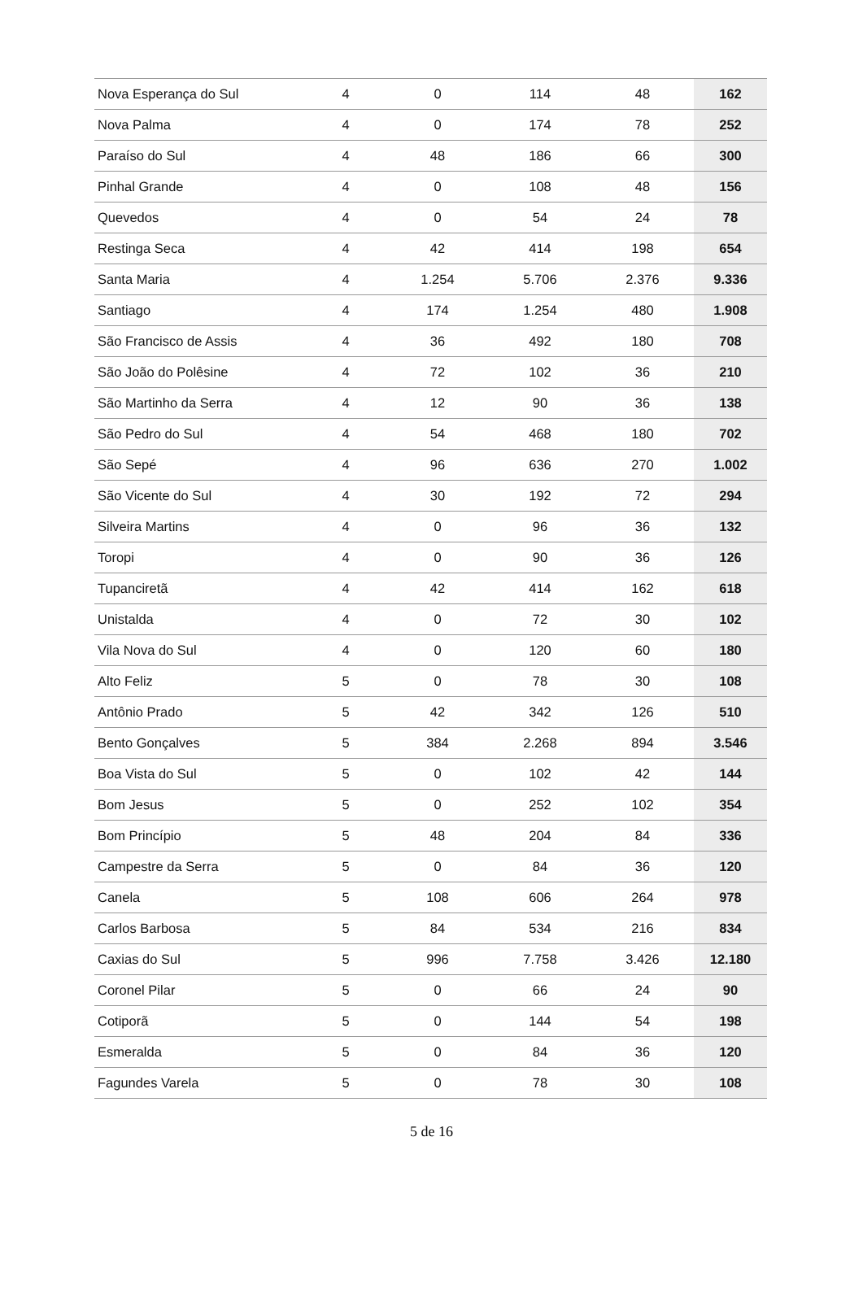| Nova Esperança do Sul | 4 | 0 | 114 | 48 | 162 |
| Nova Palma | 4 | 0 | 174 | 78 | 252 |
| Paraíso do Sul | 4 | 48 | 186 | 66 | 300 |
| Pinhal Grande | 4 | 0 | 108 | 48 | 156 |
| Quevedos | 4 | 0 | 54 | 24 | 78 |
| Restinga Seca | 4 | 42 | 414 | 198 | 654 |
| Santa Maria | 4 | 1.254 | 5.706 | 2.376 | 9.336 |
| Santiago | 4 | 174 | 1.254 | 480 | 1.908 |
| São Francisco de Assis | 4 | 36 | 492 | 180 | 708 |
| São João do Polêsine | 4 | 72 | 102 | 36 | 210 |
| São Martinho da Serra | 4 | 12 | 90 | 36 | 138 |
| São Pedro do Sul | 4 | 54 | 468 | 180 | 702 |
| São Sepé | 4 | 96 | 636 | 270 | 1.002 |
| São Vicente do Sul | 4 | 30 | 192 | 72 | 294 |
| Silveira Martins | 4 | 0 | 96 | 36 | 132 |
| Toropi | 4 | 0 | 90 | 36 | 126 |
| Tupanciretã | 4 | 42 | 414 | 162 | 618 |
| Unistalda | 4 | 0 | 72 | 30 | 102 |
| Vila Nova do Sul | 4 | 0 | 120 | 60 | 180 |
| Alto Feliz | 5 | 0 | 78 | 30 | 108 |
| Antônio Prado | 5 | 42 | 342 | 126 | 510 |
| Bento Gonçalves | 5 | 384 | 2.268 | 894 | 3.546 |
| Boa Vista do Sul | 5 | 0 | 102 | 42 | 144 |
| Bom Jesus | 5 | 0 | 252 | 102 | 354 |
| Bom Princípio | 5 | 48 | 204 | 84 | 336 |
| Campestre da Serra | 5 | 0 | 84 | 36 | 120 |
| Canela | 5 | 108 | 606 | 264 | 978 |
| Carlos Barbosa | 5 | 84 | 534 | 216 | 834 |
| Caxias do Sul | 5 | 996 | 7.758 | 3.426 | 12.180 |
| Coronel Pilar | 5 | 0 | 66 | 24 | 90 |
| Cotiporã | 5 | 0 | 144 | 54 | 198 |
| Esmeralda | 5 | 0 | 84 | 36 | 120 |
| Fagundes Varela | 5 | 0 | 78 | 30 | 108 |
5 de 16